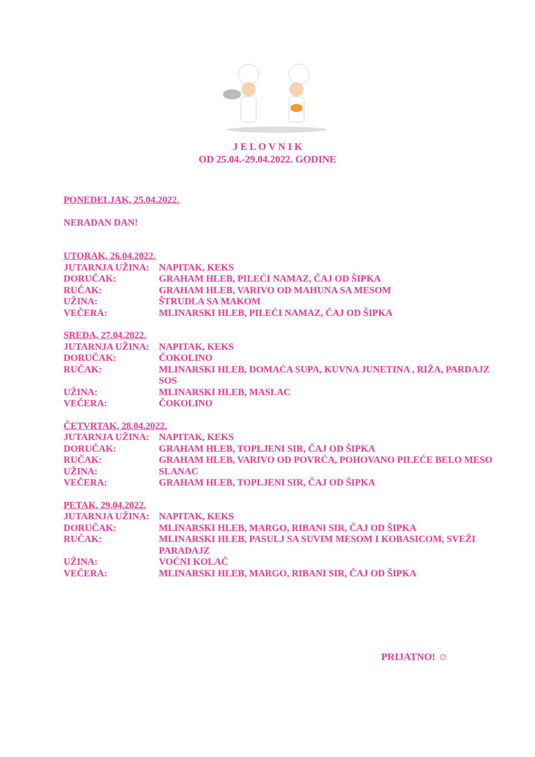J E L O V N I K
OD 25.04.-29.04.2022. GODINE
PONEDELJAK, 25.04.2022.
NERADAN DAN!
UTORAK, 26.04.2022.
JUTARNJA UŽINA: NAPITAK, KEKS
DORUČAK: GRAHAM HLEB, PILEĆI NAMAZ, ČAJ OD ŠIPKA
RUČAK: GRAHAM HLEB, VARIVO OD MAHUNA SA MESOM
UŽINA: ŠTRUDLA SA MAKOM
VEČERA: MLINARSKI HLEB, PILEĆI NAMAZ, ČAJ OD ŠIPKA
SREDA, 27.04.2022.
JUTARNJA UŽINA: NAPITAK, KEKS
DORUČAK: ČOKOLINO
RUČAK: MLINARSKI HLEB, DOMAĆA SUPA, KUVNA JUNETINA , RIŽA, PARDAJZ SOS
UŽINA: MLINARSKI HLEB, MASLAC
VEČERA: ČOKOLINO
ČETVRTAK, 28.04.2022.
JUTARNJA UŽINA: NAPITAK, KEKS
DORUČAK: GRAHAM HLEB, TOPLJENI SIR, ČAJ OD ŠIPKA
RUČAK: GRAHAM HLEB, VARIVO OD POVRĆA, POHOVANO PILEĆE BELO MESO
UŽINA: SLANAC
VEČERA: GRAHAM HLEB, TOPLJENI SIR, ČAJ OD ŠIPKA
PETAK, 29.04.2022.
JUTARNJA UŽINA: NAPITAK, KEKS
DORUČAK: MLINARSKI HLEB, MARGO, RIBANI SIR, ČAJ OD ŠIPKA
RUČAK: MLINARSKI HLEB, PASULJ SA SUVIM MESOM I KOBASICOM, SVEŽI PARADAJZ
UŽINA: VOĆNI KOLAČ
VEČERA: MLINARSKI HLEB, MARGO, RIBANI SIR, ČAJ OD ŠIPKA
PRIJATNO! ☺